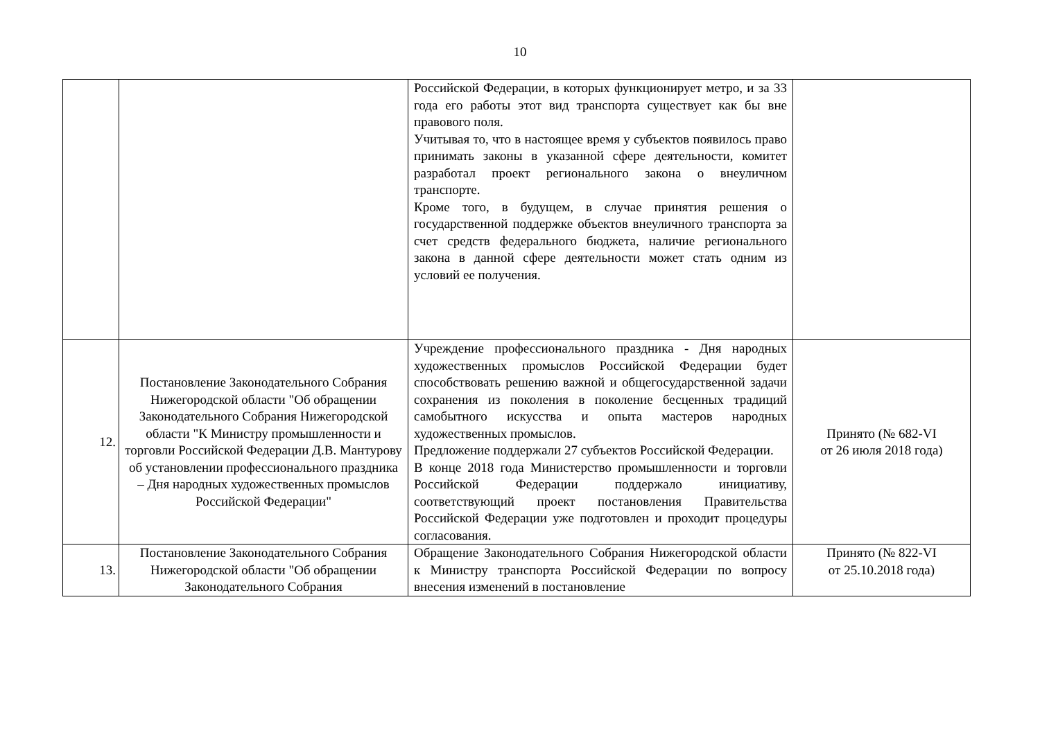10
| | | Российской Федерации, в которых функционирует метро, и за 33 года его работы этот вид транспорта существует как бы вне правового поля. Учитывая то, что в настоящее время у субъектов появилось право принимать законы в указанной сфере деятельности, комитет разработал проект регионального закона о внеуличном транспорте. Кроме того, в будущем, в случае принятия решения о государственной поддержке объектов внеуличного транспорта за счет средств федерального бюджета, наличие регионального закона в данной сфере деятельности может стать одним из условий ее получения. | |
| 12. | Постановление Законодательного Собрания Нижегородской области "Об обращении Законодательного Собрания Нижегородской области "К Министру промышленности и торговли Российской Федерации Д.В. Мантурову об установлении профессионального праздника – Дня народных художественных промыслов Российской Федерации" | Учреждение профессионального праздника - Дня народных художественных промыслов Российской Федерации будет способствовать решению важной и общегосударственной задачи сохранения из поколения в поколение бесценных традиций самобытного искусства и опыта мастеров народных художественных промыслов. Предложение поддержали 27 субъектов Российской Федерации. В конце 2018 года Министерство промышленности и торговли Российской Федерации поддержало инициативу, соответствующий проект постановления Правительства Российской Федерации уже подготовлен и проходит процедуры согласования. | Принято (№ 682-VI от 26 июля 2018 года) |
| 13. | Постановление Законодательного Собрания Нижегородской области "Об обращении Законодательного Собрания | Обращение Законодательного Собрания Нижегородской области к Министру транспорта Российской Федерации по вопросу внесения изменений в постановление | Принято (№ 822-VI от 25.10.2018 года) |